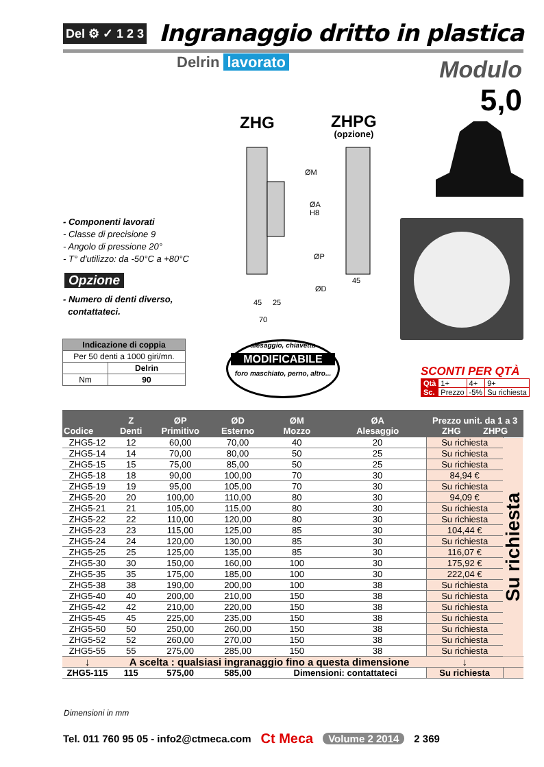Del ⚙ ✓ 1 2 3
Ingranaggio dritto in plastica
Delrin lavorato
Modulo
5,0
ZHG ZHPG
(opzione)
ØM
ØA
H8
ØP
ØD
45
45
25
70
- Componenti lavorati
- Classe di precisione 9
- Angolo di pressione 20°
- T° d'utilizzo: da -50°C a +80°C
Opzione
- Numero di denti diverso,
contattateci.
| Indicazione di coppia | |
| --- | --- |
| Per 50 denti a 1000 giri/mn. | |
| | Delrin |
| Nm | 90 |
alesaggio, chiavetta
MODIFICABILE
foro maschiato, perno, altro...
SCONTI PER QTÀ
| Qtà | 1+ | 4+ | 9+ |
| Sc. | Prezzo | -5% | Su richiesta |
| Codice | Z Denti | ØP Primitivo | ØD Esterno | ØM Mozzo | ØA Alesaggio | Prezzo unit. da 1 a 3 ZHG ZHPG | |
| --- | --- | --- | --- | --- | --- | --- | --- |
| ZHG5-12 | 12 | 60,00 | 70,00 | 40 | 20 | Su richiesta | Su richiesta |
| ZHG5-14 | 14 | 70,00 | 80,00 | 50 | 25 | Su richiesta | |
| ZHG5-15 | 15 | 75,00 | 85,00 | 50 | 25 | Su richiesta | |
| ZHG5-18 | 18 | 90,00 | 100,00 | 70 | 30 | 84,94 € | |
| ZHG5-19 | 19 | 95,00 | 105,00 | 70 | 30 | Su richiesta | |
| ZHG5-20 | 20 | 100,00 | 110,00 | 80 | 30 | 94,09 € | |
| ZHG5-21 | 21 | 105,00 | 115,00 | 80 | 30 | Su richiesta | |
| ZHG5-22 | 22 | 110,00 | 120,00 | 80 | 30 | Su richiesta | |
| ZHG5-23 | 23 | 115,00 | 125,00 | 85 | 30 | 104,44 € | |
| ZHG5-24 | 24 | 120,00 | 130,00 | 85 | 30 | Su richiesta | |
| ZHG5-25 | 25 | 125,00 | 135,00 | 85 | 30 | 116,07 € | |
| ZHG5-30 | 30 | 150,00 | 160,00 | 100 | 30 | 175,92 € | |
| ZHG5-35 | 35 | 175,00 | 185,00 | 100 | 30 | 222,04 € | |
| ZHG5-38 | 38 | 190,00 | 200,00 | 100 | 38 | Su richiesta | |
| ZHG5-40 | 40 | 200,00 | 210,00 | 150 | 38 | Su richiesta | |
| ZHG5-42 | 42 | 210,00 | 220,00 | 150 | 38 | Su richiesta | |
| ZHG5-45 | 45 | 225,00 | 235,00 | 150 | 38 | Su richiesta | |
| ZHG5-50 | 50 | 250,00 | 260,00 | 150 | 38 | Su richiesta | |
| ZHG5-52 | 52 | 260,00 | 270,00 | 150 | 38 | Su richiesta | |
| ZHG5-55 | 55 | 275,00 | 285,00 | 150 | 38 | Su richiesta | |
| ↓ | A scelta : qualsiasi ingranaggio fino a questa dimensione | | | | | ↓ | |
| ZHG5-115 | 115 | 575,00 | 585,00 | Dimensioni: contattateci | | Su richiesta | |
Dimensioni in mm
Tel. 011 760 95 05 - info2@ctmeca.com Ct Meca Volume 2 2014 2 369